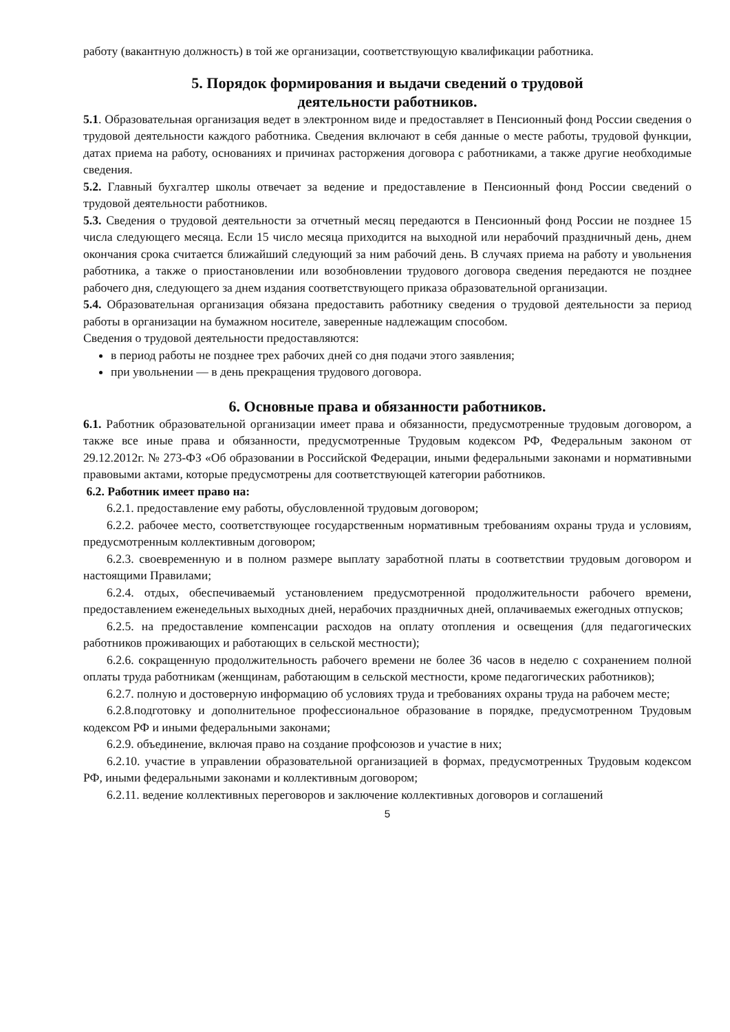работу (вакантную должность) в той же организации, соответствующую квалификации работника.
5. Порядок формирования и выдачи сведений о трудовой
деятельности работников.
5.1. Образовательная организация ведет в электронном виде и предоставляет в Пенсионный фонд России сведения о трудовой деятельности каждого работника. Сведения включают в себя данные о месте работы, трудовой функции, датах приема на работу, основаниях и причинах расторжения договора с работниками, а также другие необходимые сведения.
5.2. Главный бухгалтер школы отвечает за ведение и предоставление в Пенсионный фонд России сведений о трудовой деятельности работников.
5.3. Сведения о трудовой деятельности за отчетный месяц передаются в Пенсионный фонд России не позднее 15 числа следующего месяца. Если 15 число месяца приходится на выходной или нерабочий праздничный день, днем окончания срока считается ближайший следующий за ним рабочий день. В случаях приема на работу и увольнения работника, а также о приостановлении или возобновлении трудового договора сведения передаются не позднее рабочего дня, следующего за днем издания соответствующего приказа образовательной организации.
5.4. Образовательная организация обязана предоставить работнику сведения о трудовой деятельности за период работы в организации на бумажном носителе, заверенные надлежащим способом.
Сведения о трудовой деятельности предоставляются:
в период работы не позднее трех рабочих дней со дня подачи этого заявления;
при увольнении — в день прекращения трудового договора.
6. Основные права и обязанности работников.
6.1. Работник образовательной организации имеет права и обязанности, предусмотренные трудовым договором, а также все иные права и обязанности, предусмотренные Трудовым кодексом РФ, Федеральным законом от 29.12.2012г. № 273-ФЗ «Об образовании в Российской Федерации, иными федеральными законами и нормативными правовыми актами, которые предусмотрены для соответствующей категории работников.
6.2. Работник имеет право на:
6.2.1. предоставление ему работы, обусловленной трудовым договором;
6.2.2. рабочее место, соответствующее государственным нормативным требованиям охраны труда и условиям, предусмотренным коллективным договором;
6.2.3. своевременную и в полном размере выплату заработной платы в соответствии трудовым договором и настоящими Правилами;
6.2.4. отдых, обеспечиваемый установлением предусмотренной продолжительности рабочего времени, предоставлением еженедельных выходных дней, нерабочих праздничных дней, оплачиваемых ежегодных отпусков;
6.2.5. на предоставление компенсации расходов на оплату отопления и освещения (для педагогических работников проживающих и работающих в сельской местности);
6.2.6. сокращенную продолжительность рабочего времени не более 36 часов в неделю с сохранением полной оплаты труда работникам (женщинам, работающим в сельской местности, кроме педагогических работников);
6.2.7. полную и достоверную информацию об условиях труда и требованиях охраны труда на рабочем месте;
6.2.8.подготовку и дополнительное профессиональное образование в порядке, предусмотренном Трудовым кодексом РФ и иными федеральными законами;
6.2.9. объединение, включая право на создание профсоюзов и участие в них;
6.2.10. участие в управлении образовательной организацией в формах, предусмотренных Трудовым кодексом РФ, иными федеральными законами и коллективным договором;
6.2.11. ведение коллективных переговоров и заключение коллективных договоров и соглашений
5